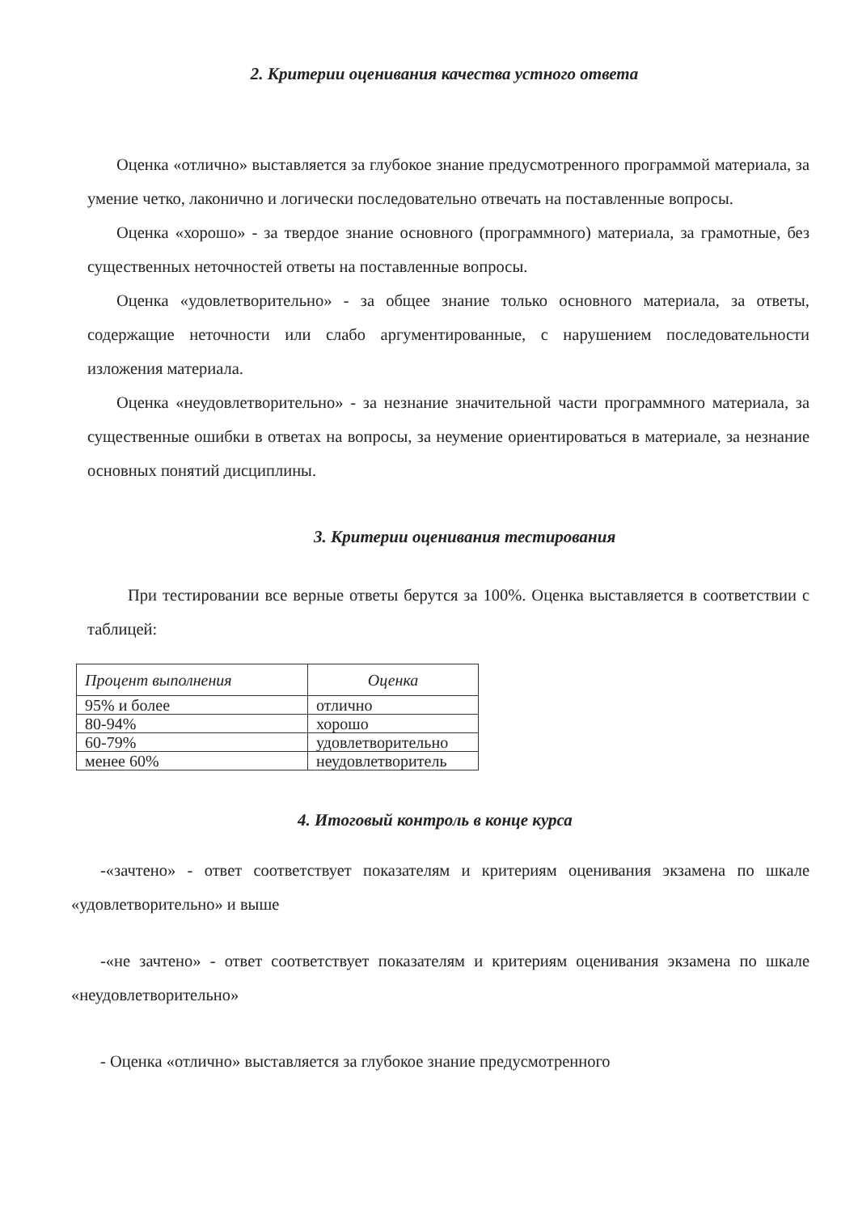2. Критерии оценивания качества устного ответа
Оценка «отлично» выставляется за глубокое знание предусмотренного программой материала, за умение четко, лаконично и логически последовательно отвечать на поставленные вопросы.
Оценка «хорошо» - за твердое знание основного (программного) материала, за грамотные, без существенных неточностей ответы на поставленные вопросы.
Оценка «удовлетворительно» - за общее знание только основного материала, за ответы, содержащие неточности или слабо аргументированные, с нарушением последовательности изложения материала.
Оценка «неудовлетворительно» - за незнание значительной части программного материала, за существенные ошибки в ответах на вопросы, за неумение ориентироваться в материале, за незнание основных понятий дисциплины.
3. Критерии оценивания тестирования
При тестировании все верные ответы берутся за 100%. Оценка выставляется в соответствии с таблицей:
| Процент выполнения | Оценка |
| --- | --- |
| 95% и более | отлично |
| 80-94% | хорошо |
| 60-79% | удовлетворительно |
| менее 60% | неудовлетворитель |
4. Итоговый контроль в конце курса
-«зачтено» - ответ соответствует показателям и критериям оценивания экзамена по шкале «удовлетворительно» и выше
-«не зачтено» - ответ соответствует показателям и критериям оценивания экзамена по шкале «неудовлетворительно»
- Оценка «отлично» выставляется за глубокое знание предусмотренного